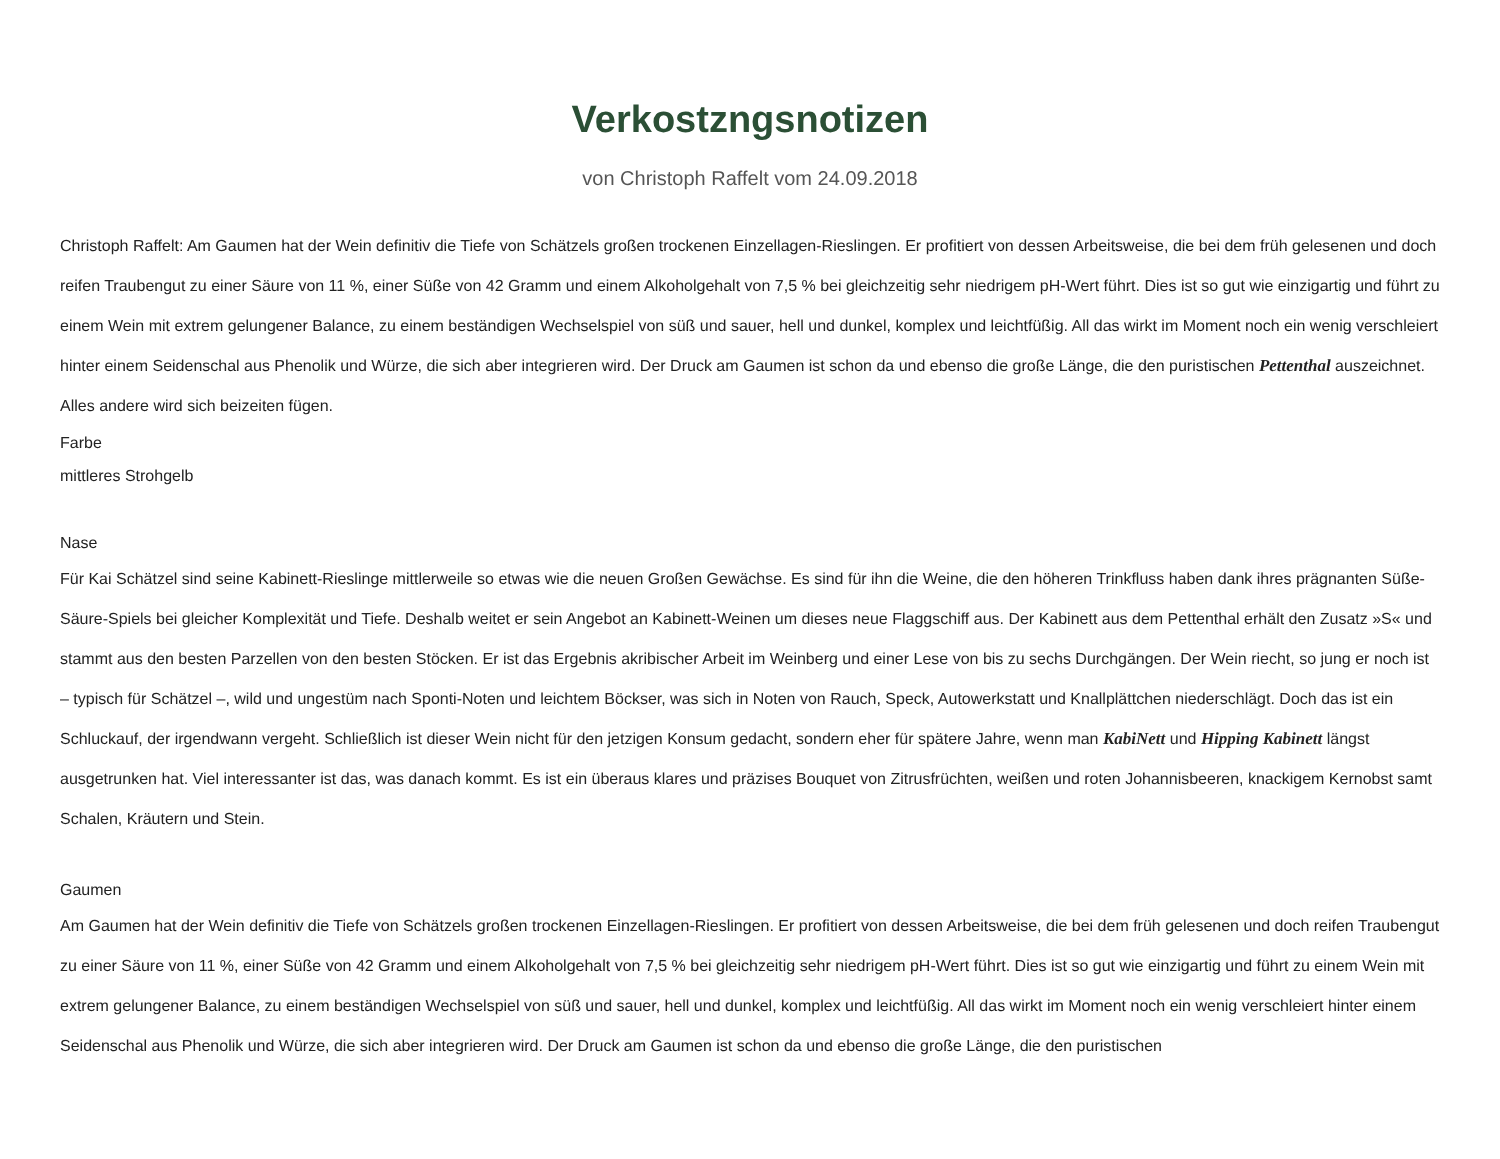Verkostzngsnotizen
von Christoph Raffelt vom 24.09.2018
Christoph Raffelt: Am Gaumen hat der Wein definitiv die Tiefe von Schätzels großen trockenen Einzellagen-Rieslingen. Er profitiert von dessen Arbeitsweise, die bei dem früh gelesenen und doch reifen Traubengut zu einer Säure von 11 %, einer Süße von 42 Gramm und einem Alkoholgehalt von 7,5 % bei gleichzeitig sehr niedrigem pH-Wert führt. Dies ist so gut wie einzigartig und führt zu einem Wein mit extrem gelungener Balance, zu einem beständigen Wechselspiel von süß und sauer, hell und dunkel, komplex und leichtfüßig. All das wirkt im Moment noch ein wenig verschleiert hinter einem Seidenschal aus Phenolik und Würze, die sich aber integrieren wird. Der Druck am Gaumen ist schon da und ebenso die große Länge, die den puristischen Pettenthal auszeichnet. Alles andere wird sich beizeiten fügen.
Farbe
mittleres Strohgelb
Nase
Für Kai Schätzel sind seine Kabinett-Rieslinge mittlerweile so etwas wie die neuen Großen Gewächse. Es sind für ihn die Weine, die den höheren Trinkfluss haben dank ihres prägnanten Süße-Säure-Spiels bei gleicher Komplexität und Tiefe. Deshalb weitet er sein Angebot an Kabinett-Weinen um dieses neue Flaggschiff aus. Der Kabinett aus dem Pettenthal erhält den Zusatz »S« und stammt aus den besten Parzellen von den besten Stöcken. Er ist das Ergebnis akribischer Arbeit im Weinberg und einer Lese von bis zu sechs Durchgängen. Der Wein riecht, so jung er noch ist – typisch für Schätzel –, wild und ungestüm nach Sponti-Noten und leichtem Böckser, was sich in Noten von Rauch, Speck, Autowerkstatt und Knallplättchen niederschlägt. Doch das ist ein Schluckauf, der irgendwann vergeht. Schließlich ist dieser Wein nicht für den jetzigen Konsum gedacht, sondern eher für spätere Jahre, wenn man KabiNett und Hipping Kabinett längst ausgetrunken hat. Viel interessanter ist das, was danach kommt. Es ist ein überaus klares und präzises Bouquet von Zitrusfrüchten, weißen und roten Johannisbeeren, knackigem Kernobst samt Schalen, Kräutern und Stein.
Gaumen
Am Gaumen hat der Wein definitiv die Tiefe von Schätzels großen trockenen Einzellagen-Rieslingen. Er profitiert von dessen Arbeitsweise, die bei dem früh gelesenen und doch reifen Traubengut zu einer Säure von 11 %, einer Süße von 42 Gramm und einem Alkoholgehalt von 7,5 % bei gleichzeitig sehr niedrigem pH-Wert führt. Dies ist so gut wie einzigartig und führt zu einem Wein mit extrem gelungener Balance, zu einem beständigen Wechselspiel von süß und sauer, hell und dunkel, komplex und leichtfüßig. All das wirkt im Moment noch ein wenig verschleiert hinter einem Seidenschal aus Phenolik und Würze, die sich aber integrieren wird. Der Druck am Gaumen ist schon da und ebenso die große Länge, die den puristischen